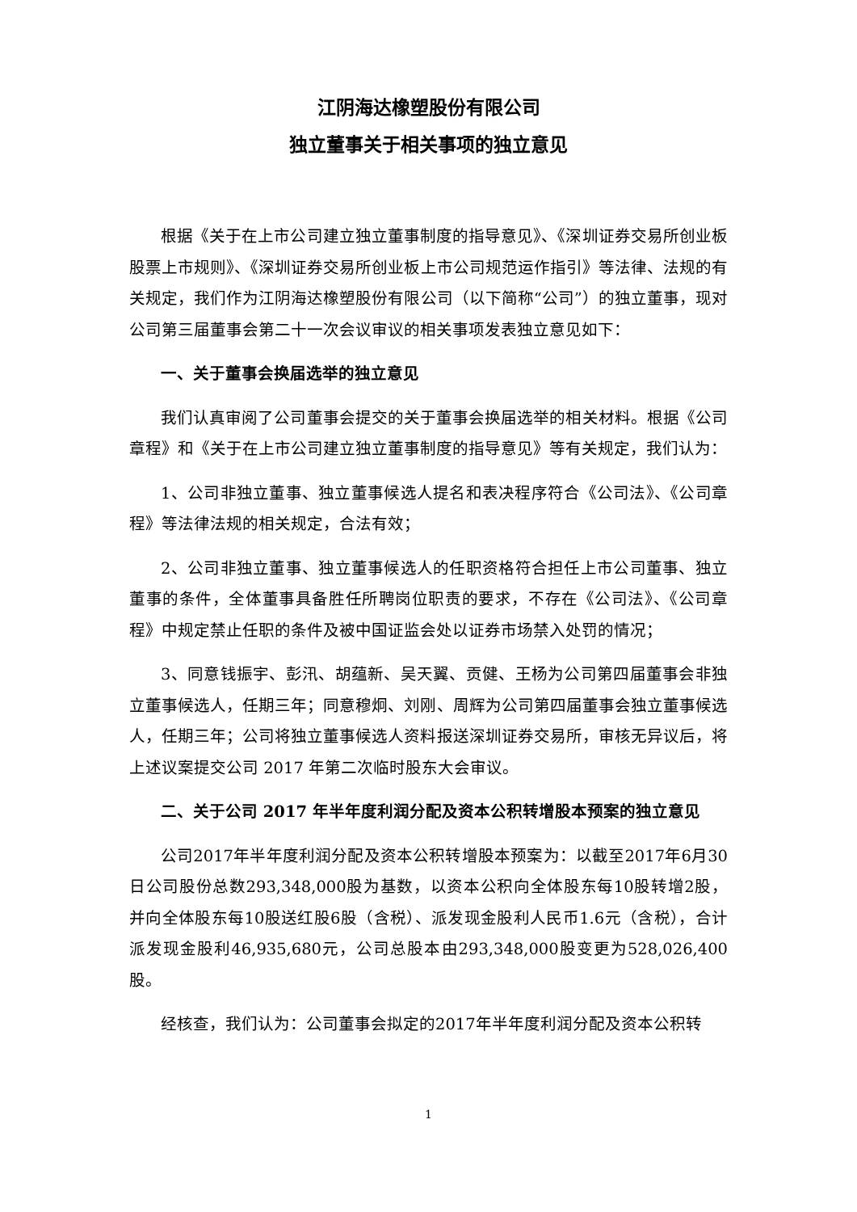江阴海达橡塑股份有限公司
独立董事关于相关事项的独立意见
根据《关于在上市公司建立独立董事制度的指导意见》、《深圳证券交易所创业板股票上市规则》、《深圳证券交易所创业板上市公司规范运作指引》等法律、法规的有关规定，我们作为江阴海达橡塑股份有限公司（以下简称“公司”）的独立董事，现对公司第三届董事会第二十一次会议审议的相关事项发表独立意见如下：
一、关于董事会换届选举的独立意见
我们认真审阅了公司董事会提交的关于董事会换届选举的相关材料。根据《公司章程》和《关于在上市公司建立独立董事制度的指导意见》等有关规定，我们认为：
1、公司非独立董事、独立董事候选人提名和表决程序符合《公司法》、《公司章程》等法律法规的相关规定，合法有效；
2、公司非独立董事、独立董事候选人的任职资格符合担任上市公司董事、独立董事的条件，全体董事具备胜任所聘岗位职责的要求，不存在《公司法》、《公司章程》中规定禁止任职的条件及被中国证监会处以证券市场禁入处罚的情况；
3、同意钱振宇、彭汛、胡蕴新、吴天翼、贡健、王杨为公司第四届董事会非独立董事候选人，任期三年；同意穆炯、刘刚、周辉为公司第四届董事会独立董事候选人，任期三年；公司将独立董事候选人资料报送深圳证券交易所，审核无异议后，将上述议案提交公司 2017 年第二次临时股东大会审议。
二、关于公司 2017 年半年度利润分配及资本公积转增股本预案的独立意见
公司2017年半年度利润分配及资本公积转增股本预案为：以截至2017年6月30日公司股份总数293,348,000股为基数，以资本公积向全体股东每10股转增2股，并向全体股东每10股送红股6股（含税）、派发现金股利人民币1.6元（含税），合计派发现金股利46,935,680元，公司总股本由293,348,000股变更为528,026,400股。
经核查，我们认为：公司董事会拟定的2017年半年度利润分配及资本公积转
1